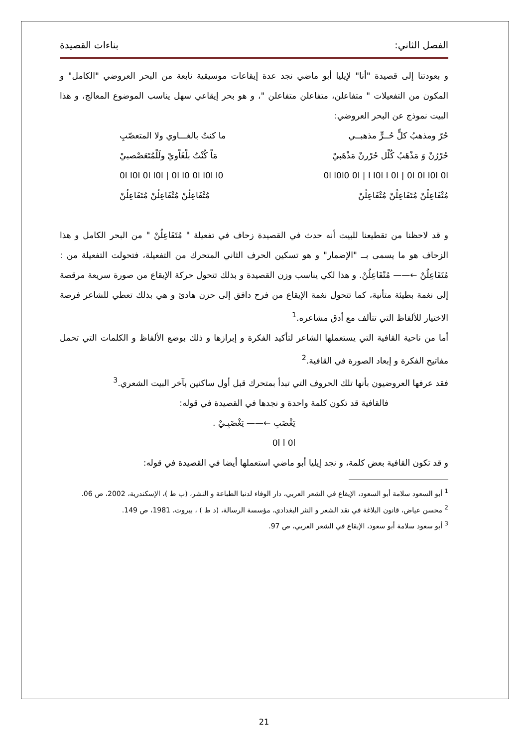الفصل الثاني: بناءات القصيدة
و بعودتنا إلى قصيدة "أنا" لإيليا أبو ماضي نجد عدة إيقاعات موسيقية نابعة من البحر العروضي "الكامل" و المكون من التفعيلات " متفاعلن، متفاعلن متفاعلن "، و هو بحر إيقاعي سهل يناسب الموضوع المعالج، و هذا البيت نموذج عن البحر العروضي:
حُرّ ومذهبُ كلٍّ حُــرٍّ مذهبــي ما كنتُ بالغـــاوي ولا المتعصّبِ
حُرْرُنْ وَ مَذْهَبُ كُلْل حُرْرنْ مَذْهَبيْ مَاْ كُنْتُ بلْغَاْويْ ولَلْمُتَعَصْصبيْ
0l l0l0 0l | l l0l l 0l | 0l 0l l0l 0l 0l l0l 0l l0l | 0l l0 0l l0l l0
مُتْفَاعِلُنْ مُتَفَاعِلُنْ مُتْفَاعِلُنْ مُتْفَاعِلُنْ مُتْفَاعِلُنْ مُتَفَاعِلُنْ
و قد لاحظنا من تقطيعنا للبيت أنه حدث في القصيدة زحاف في تفعيلة " مُتَفَاعِلُنْ " من البحر الكامل و هذا الزحاف هو ما يسمى بــ "الإضمار" و هو تسكين الحرف الثاني المتحرك من التفعيلة، فتحولت التفعيلة من : مُتَفَاعِلُنْ ←—— مُتْفَاعِلُنْ. و هذا لكي يناسب وزن القصيدة و بذلك تتحول حركة الإيقاع من صورة سريعة مرقصة إلى نغمة بطيئة متأنية، كما تتحول نغمة الإيقاع من فرح دافق إلى حزن هادئ و هي بذلك تعطي للشاعر فرصة الاختيار للألفاظ التي تتألف مع أدق مشاعره.<sup>1</sup>
أما من ناحية القافية التي يستعملها الشاعر لتأكيد الفكرة و إبرازها و ذلك بوضع الألفاظ و الكلمات التي تحمل مفاتيح الفكرة و إبعاد الصورة في القافية.<sup>2</sup>
فقد عرفها العروضيون بأنها تلك الحروف التي تبدأ بمتحرك قبل أول ساكنين بآخر البيت الشعري.<sup>3</sup>
فالقافية قد تكون كلمة واحدة و نجدها في القصيدة في قوله:
يَغْضَبِ ←—— يَغْضَبِـيْ .
0l l 0l
و قد تكون القافية بعض كلمة، و نجد إيليا أبو ماضي استعملها أيضا في القصيدة في قوله:
<sup>1</sup> أبو السعود سلامة أبو السعود، الإيقاع في الشعر العربي، دار الوفاء لدنيا الطباعة و النشر، (ب ط )، الإسكندرية، 2002، ص 06.
<sup>2</sup> محسن عياض، قانون البلاغة في نقد الشعر و النثر البغدادي، مؤسسة الرسالة، (د ط ) ، بيروت، 1981، ص 149.
<sup>3</sup> أبو سعود سلامة أبو سعود، الإيقاع في الشعر العربي، ص 97.
21